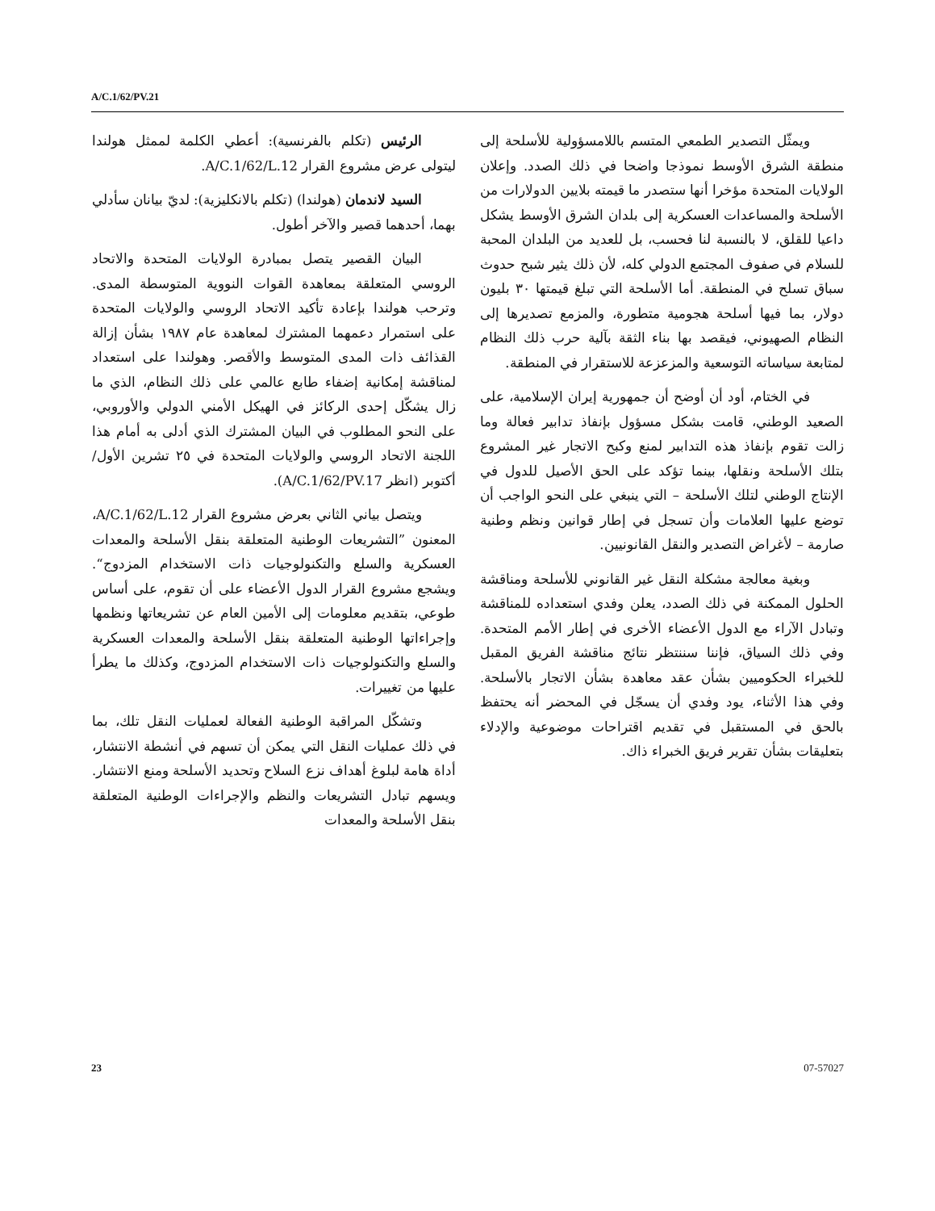A/C.1/62/PV.21
ويمثّل التصدير الطمعي المتسم باللامسؤولية للأسلحة إلى منطقة الشرق الأوسط نموذجا واضحا في ذلك الصدد. وإعلان الولايات المتحدة مؤخرا أنها ستصدر ما قيمته بلايين الدولارات من الأسلحة والمساعدات العسكرية إلى بلدان الشرق الأوسط يشكل داعيا للقلق، لا بالنسبة لنا فحسب، بل للعديد من البلدان المحبة للسلام في صفوف المجتمع الدولي كله، لأن ذلك يثير شبح حدوث سباق تسلح في المنطقة. أما الأسلحة التي تبلغ قيمتها ٣٠ بليون دولار، بما فيها أسلحة هجومية متطورة، والمزمع تصديرها إلى النظام الصهيوني، فيقصد بها بناء الثقة بآلية حرب ذلك النظام لمتابعة سياساته التوسعية والمزعزعة للاستقرار في المنطقة.
في الختام، أود أن أوضح أن جمهورية إيران الإسلامية، على الصعيد الوطني، قامت بشكل مسؤول بإنفاذ تدابير فعالة وما زالت تقوم بإنفاذ هذه التدابير لمنع وكبح الاتجار غير المشروع بتلك الأسلحة ونقلها، بينما تؤكد على الحق الأصيل للدول في الإنتاج الوطني لتلك الأسلحة – التي ينبغي على النحو الواجب أن توضع عليها العلامات وأن تسجل في إطار قوانين ونظم وطنية صارمة – لأغراض التصدير والنقل القانونيين.
وبغية معالجة مشكلة النقل غير القانوني للأسلحة ومناقشة الحلول الممكنة في ذلك الصدد، يعلن وفدي استعداده للمناقشة وتبادل الآراء مع الدول الأعضاء الأخرى في إطار الأمم المتحدة. وفي ذلك السياق، فإننا سننتظر نتائج مناقشة الفريق المقبل للخبراء الحكوميين بشأن عقد معاهدة بشأن الاتجار بالأسلحة. وفي هذا الأثناء، يود وفدي أن يسجّل في المحضر أنه يحتفظ بالحق في المستقبل في تقديم اقتراحات موضوعية والإدلاء بتعليقات بشأن تقرير فريق الخبراء ذاك.
الرئيس (تكلم بالفرنسية): أعطي الكلمة لممثل هولندا ليتولى عرض مشروع القرار A/C.1/62/L.12.
السيد لاندمان (هولندا) (تكلم بالانكليزية): لديّ بيانان سأدلي بهما، أحدهما قصير والآخر أطول.
البيان القصير يتصل بمبادرة الولايات المتحدة والاتحاد الروسي المتعلقة بمعاهدة القوات النووية المتوسطة المدى. وترحب هولندا بإعادة تأكيد الاتحاد الروسي والولايات المتحدة على استمرار دعمهما المشترك لمعاهدة عام ١٩٨٧ بشأن إزالة القذائف ذات المدى المتوسط والأقصر. وهولندا على استعداد لمناقشة إمكانية إضفاء طابع عالمي على ذلك النظام، الذي ما زال يشكّل إحدى الركائز في الهيكل الأمني الدولي والأوروبي، على النحو المطلوب في البيان المشترك الذي أدلى به أمام هذا اللجنة الاتحاد الروسي والولايات المتحدة في ٢٥ تشرين الأول/أكتوبر (انظر A/C.1/62/PV.17).
ويتصل بياني الثاني بعرض مشروع القرار A/C.1/62/L.12، المعنون ”التشريعات الوطنية المتعلقة بنقل الأسلحة والمعدات العسكرية والسلع والتكنولوجيات ذات الاستخدام المزدوج“. ويشجع مشروع القرار الدول الأعضاء على أن تقوم، على أساس طوعي، بتقديم معلومات إلى الأمين العام عن تشريعاتها ونظمها وإجراءاتها الوطنية المتعلقة بنقل الأسلحة والمعدات العسكرية والسلع والتكنولوجيات ذات الاستخدام المزدوج، وكذلك ما يطرأ عليها من تغييرات.
وتشكّل المراقبة الوطنية الفعالة لعمليات النقل تلك، بما في ذلك عمليات النقل التي يمكن أن تسهم في أنشطة الانتشار، أداة هامة لبلوغ أهداف نزع السلاح وتحديد الأسلحة ومنع الانتشار. ويسهم تبادل التشريعات والنظم والإجراءات الوطنية المتعلقة بنقل الأسلحة والمعدات
23 07-57027